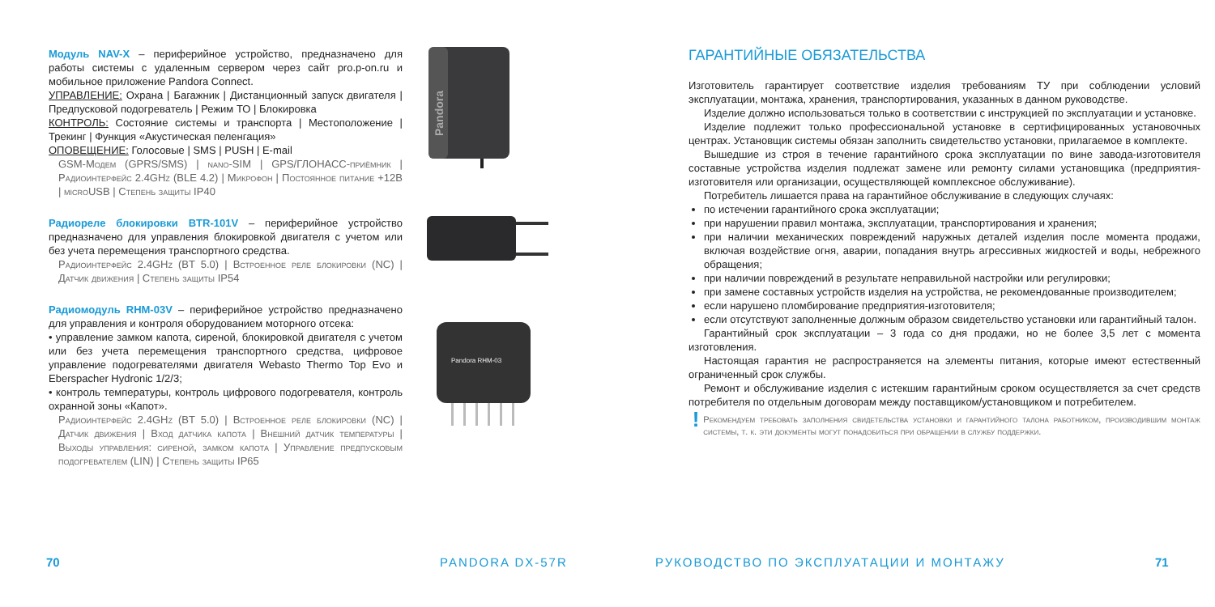Модуль NAV-X – периферийное устройство, предназначено для работы системы с удаленным сервером через сайт pro.p-on.ru и мобильное приложение Pandora Connect.
УПРАВЛЕНИЕ: Охрана | Багажник | Дистанционный запуск двигателя | Предпусковой подогреватель | Режим ТО | Блокировка
КОНТРОЛЬ: Состояние системы и транспорта | Местоположение | Трекинг | Функция «Акустическая пеленгация»
ОПОВЕЩЕНИЕ: Голосовые | SMS | PUSH | E-mail
GSM-Модем (GPRS/SMS) | nano-SIM | GPS/ГЛОНАСС-приёмник | Радиоинтерфейс 2.4GHz (BLE 4.2) | Микрофон | Постоянное питание +12В | microUSB | Степень защиты IP40
Радиореле блокировки BTR-101V – периферийное устройство предназначено для управления блокировкой двигателя с учетом или без учета перемещения транспортного средства.
Радиоинтерфейс 2.4GHz (BT 5.0) | Встроенное реле блокировки (NC) | Датчик движения | Степень защиты IP54
Радиомодуль RHM-03V – периферийное устройство предназначено для управления и контроля оборудованием моторного отсека:
• управление замком капота, сиреной, блокировкой двигателя с учетом или без учета перемещения транспортного средства, цифровое управление подогревателями двигателя Webasto Thermo Top Evo и Eberspacher Hydronic 1/2/3;
• контроль температуры, контроль цифрового подогревателя, контроль охранной зоны «Капот».
Радиоинтерфейс 2.4GHz (BT 5.0) | Встроенное реле блокировки (NC) | Датчик движения | Вход датчика капота | Внешний датчик температуры | Выходы управления: сиреной, замком капота | Управление предпусковым подогревателем (LIN) | Степень защиты IP65
Pandora
Pandora RHM-03
ГАРАНТИЙНЫЕ ОБЯЗАТЕЛЬСТВА
Изготовитель гарантирует соответствие изделия требованиям ТУ при соблюдении условий эксплуатации, монтажа, хранения, транспортирования, указанных в данном руководстве.
Изделие должно использоваться только в соответствии с инструкцией по эксплуатации и установке.
Изделие подлежит только профессиональной установке в сертифицированных установочных центрах. Установщик системы обязан заполнить свидетельство установки, прилагаемое в комплекте.
Вышедшие из строя в течение гарантийного срока эксплуатации по вине завода-изготовителя составные устройства изделия подлежат замене или ремонту силами установщика (предприятия-изготовителя или организации, осуществляющей комплексное обслуживание).
Потребитель лишается права на гарантийное обслуживание в следующих случаях:
по истечении гарантийного срока эксплуатации;
при нарушении правил монтажа, эксплуатации, транспортирования и хранения;
при наличии механических повреждений наружных деталей изделия после момента продажи, включая воздействие огня, аварии, попадания внутрь агрессивных жидкостей и воды, небрежного обращения;
при наличии повреждений в результате неправильной настройки или регулировки;
при замене составных устройств изделия на устройства, не рекомендованные производителем;
если нарушено пломбирование предприятия-изготовителя;
если отсутствуют заполненные должным образом свидетельство установки или гарантийный талон.
Гарантийный срок эксплуатации – 3 года со дня продажи, но не более 3,5 лет с момента изготовления.
Настоящая гарантия не распространяется на элементы питания, которые имеют естественный ограниченный срок службы.
Ремонт и обслуживание изделия с истекшим гарантийным сроком осуществляется за счет средств потребителя по отдельным договорам между поставщиком/установщиком и потребителем.
!
Рекомендуем требовать заполнения свидетельства установки и гарантийного талона работником, производившим монтаж системы, т. к. эти документы могут понадобиться при обращении в службу поддержки.
70 PANDORA DX-57R РУКОВОДСТВО ПО ЭКСПЛУАТАЦИИ И МОНТАЖУ 71